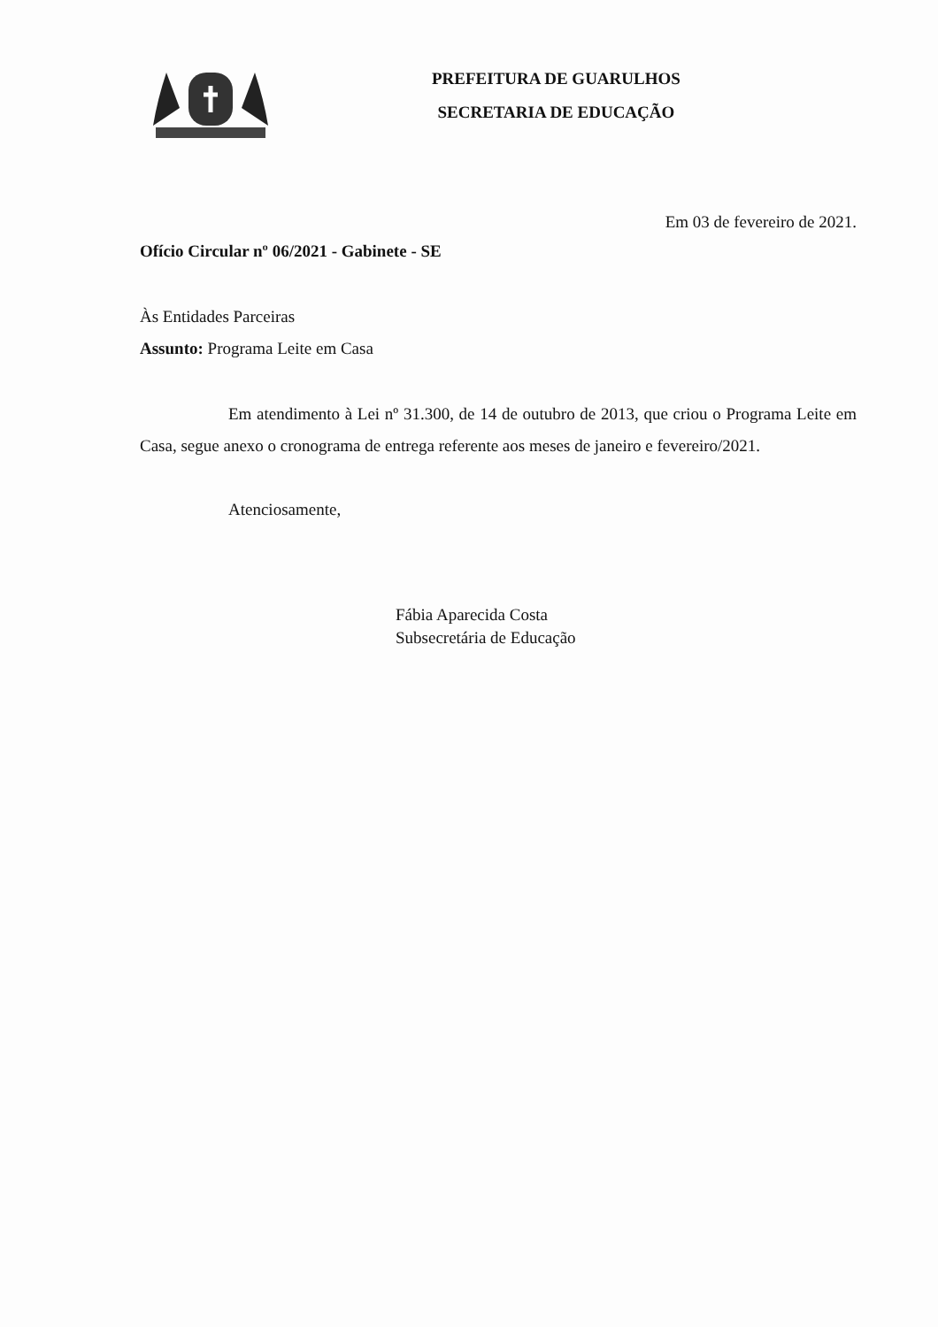PREFEITURA DE GUARULHOS
SECRETARIA DE EDUCAÇÃO
Em 03 de fevereiro de 2021.
Ofício Circular nº 06/2021 - Gabinete - SE
Às Entidades Parceiras
Assunto: Programa Leite em Casa
Em atendimento à Lei nº 31.300, de 14 de outubro de 2013, que criou o Programa Leite em Casa, segue anexo o cronograma de entrega referente aos meses de janeiro e fevereiro/2021.
Atenciosamente,
Fábia Aparecida Costa
Subsecretária de Educação